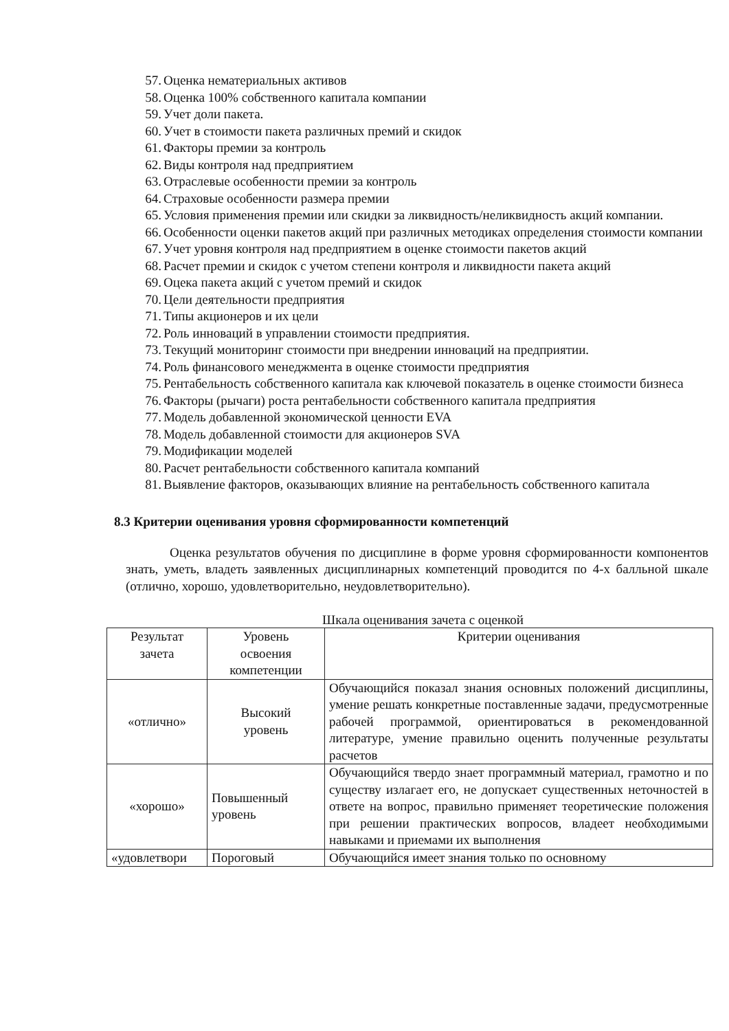57. Оценка нематериальных активов
58. Оценка 100% собственного капитала компании
59. Учет доли пакета.
60. Учет в стоимости пакета различных премий и скидок
61. Факторы премии за контроль
62. Виды контроля над предприятием
63. Отраслевые особенности премии за контроль
64. Страховые особенности размера премии
65. Условия применения премии или скидки за ликвидность/неликвидность акций компании.
66. Особенности оценки пакетов акций при различных методиках определения стоимости компании
67. Учет уровня контроля над предприятием в оценке стоимости пакетов акций
68. Расчет премии и скидок с учетом степени контроля и ликвидности пакета акций
69. Оцека пакета акций с учетом премий и скидок
70. Цели деятельности предприятия
71. Типы акционеров и их цели
72. Роль инноваций в управлении стоимости предприятия.
73. Текущий мониторинг стоимости при внедрении инноваций на предприятии.
74. Роль финансового менеджмента в оценке стоимости предприятия
75. Рентабельность собственного капитала как ключевой показатель в оценке стоимости бизнеса
76. Факторы (рычаги) роста рентабельности собственного капитала предприятия
77. Модель добавленной экономической ценности EVA
78. Модель добавленной стоимости для акционеров SVA
79. Модификации моделей
80. Расчет рентабельности собственного капитала компаний
81. Выявление факторов, оказывающих влияние на рентабельность собственного капитала
8.3 Критерии оценивания уровня сформированности компетенций
Оценка результатов обучения по дисциплине в форме уровня сформированности компонентов знать, уметь, владеть заявленных дисциплинарных компетенций проводится по 4-х балльной шкале (отлично, хорошо, удовлетворительно, неудовлетворительно).
Шкала оценивания зачета с оценкой
| Результат зачета | Уровень освоения компетенции | Критерии оценивания |
| --- | --- | --- |
| «отлично» | Высокий уровень | Обучающийся показал знания основных положений дисциплины, умение решать конкретные поставленные задачи, предусмотренные рабочей программой, ориентироваться в рекомендованной литературе, умение правильно оценить полученные результаты расчетов |
| «хорошо» | Повышенный уровень | Обучающийся твердо знает программный материал, грамотно и по существу излагает его, не допускает существенных неточностей в ответе на вопрос, правильно применяет теоретические положения при решении практических вопросов, владеет необходимыми навыками и приемами их выполнения |
| «удовлетвори | Пороговый | Обучающийся имеет знания только по основному |